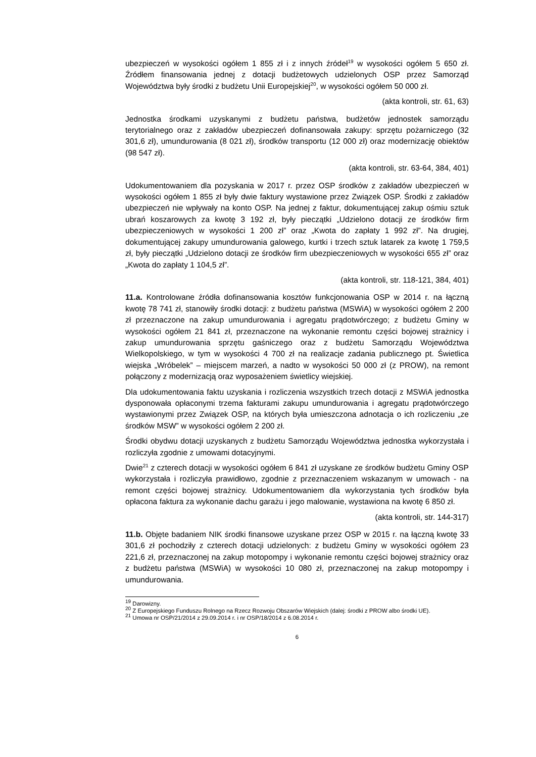ubezpieczeń w wysokości ogółem 1 855 zł i z innych źródeł<sup>19</sup> w wysokości ogółem 5 650 zł. Źródłem finansowania jednej z dotacji budżetowych udzielonych OSP przez Samorząd Województwa były środki z budżetu Unii Europejskiej<sup>20</sup>, w wysokości ogółem 50 000 zł.
(akta kontroli, str. 61, 63)
Jednostka środkami uzyskanymi z budżetu państwa, budżetów jednostek samorządu terytorialnego oraz z zakładów ubezpieczeń dofinansowała zakupy: sprzętu pożarniczego (32 301,6 zł), umundurowania (8 021 zł), środków transportu (12 000 zł) oraz modernizację obiektów (98 547 zł).
(akta kontroli, str. 63-64, 384, 401)
Udokumentowaniem dla pozyskania w 2017 r. przez OSP środków z zakładów ubezpieczeń w wysokości ogółem 1 855 zł były dwie faktury wystawione przez Związek OSP. Środki z zakładów ubezpieczeń nie wpływały na konto OSP. Na jednej z faktur, dokumentującej zakup ośmiu sztuk ubrań koszarowych za kwotę 3 192 zł, były pieczątki „Udzielono dotacji ze środków firm ubezpieczeniowych w wysokości 1 200 zł” oraz „Kwota do zapłaty 1 992 zł”. Na drugiej, dokumentującej zakupy umundurowania galowego, kurtki i trzech sztuk latarek za kwotę 1 759,5 zł, były pieczątki „Udzielono dotacji ze środków firm ubezpieczeniowych w wysokości 655 zł” oraz „Kwota do zapłaty 1 104,5 zł”.
(akta kontroli, str. 118-121, 384, 401)
11.a. Kontrolowane źródła dofinansowania kosztów funkcjonowania OSP w 2014 r. na łączną kwotę 78 741 zł, stanowiły środki dotacji: z budżetu państwa (MSWiA) w wysokości ogółem 2 200 zł przeznaczone na zakup umundurowania i agregatu prądotwórczego; z budżetu Gminy w wysokości ogółem 21 841 zł, przeznaczone na wykonanie remontu części bojowej strażnicy i zakup umundurowania sprzętu gaśniczego oraz z budżetu Samorządu Województwa Wielkopolskiego, w tym w wysokości 4 700 zł na realizacje zadania publicznego pt. Świetlica wiejska „Wróbelek” – miejscem marzeń, a nadto w wysokości 50 000 zł (z PROW), na remont połączony z modernizacją oraz wyposażeniem świetlicy wiejskiej.
Dla udokumentowania faktu uzyskania i rozliczenia wszystkich trzech dotacji z MSWiA jednostka dysponowała opłaconymi trzema fakturami zakupu umundurowania i agregatu prądotwórczego wystawionymi przez Związek OSP, na których była umieszczona adnotacja o ich rozliczeniu „ze środków MSW” w wysokości ogółem 2 200 zł.
Środki obydwu dotacji uzyskanych z budżetu Samorządu Województwa jednostka wykorzystała i rozliczyła zgodnie z umowami dotacyjnymi.
Dwie<sup>21</sup> z czterech dotacji w wysokości ogółem 6 841 zł uzyskane ze środków budżetu Gminy OSP wykorzystała i rozliczyła prawidłowo, zgodnie z przeznaczeniem wskazanym w umowach - na remont części bojowej strażnicy. Udokumentowaniem dla wykorzystania tych środków była opłacona faktura za wykonanie dachu garażu i jego malowanie, wystawiona na kwotę 6 850 zł.
(akta kontroli, str. 144-317)
11.b. Objęte badaniem NIK środki finansowe uzyskane przez OSP w 2015 r. na łączną kwotę 33 301,6 zł pochodziły z czterech dotacji udzielonych: z budżetu Gminy w wysokości ogółem 23 221,6 zł, przeznaczonej na zakup motopompy i wykonanie remontu części bojowej strażnicy oraz z budżetu państwa (MSWiA) w wysokości 10 080 zł, przeznaczonej na zakup motopompy i umundurowania.
<sup>19</sup> Darowizny.
<sup>20</sup> Z Europejskiego Funduszu Rolnego na Rzecz Rozwoju Obszarów Wiejskich (dalej: środki z PROW albo środki UE).
<sup>21</sup> Umowa nr OSP/21/2014 z 29.09.2014 r. i nr OSP/18/2014 z 6.08.2014 r.
6